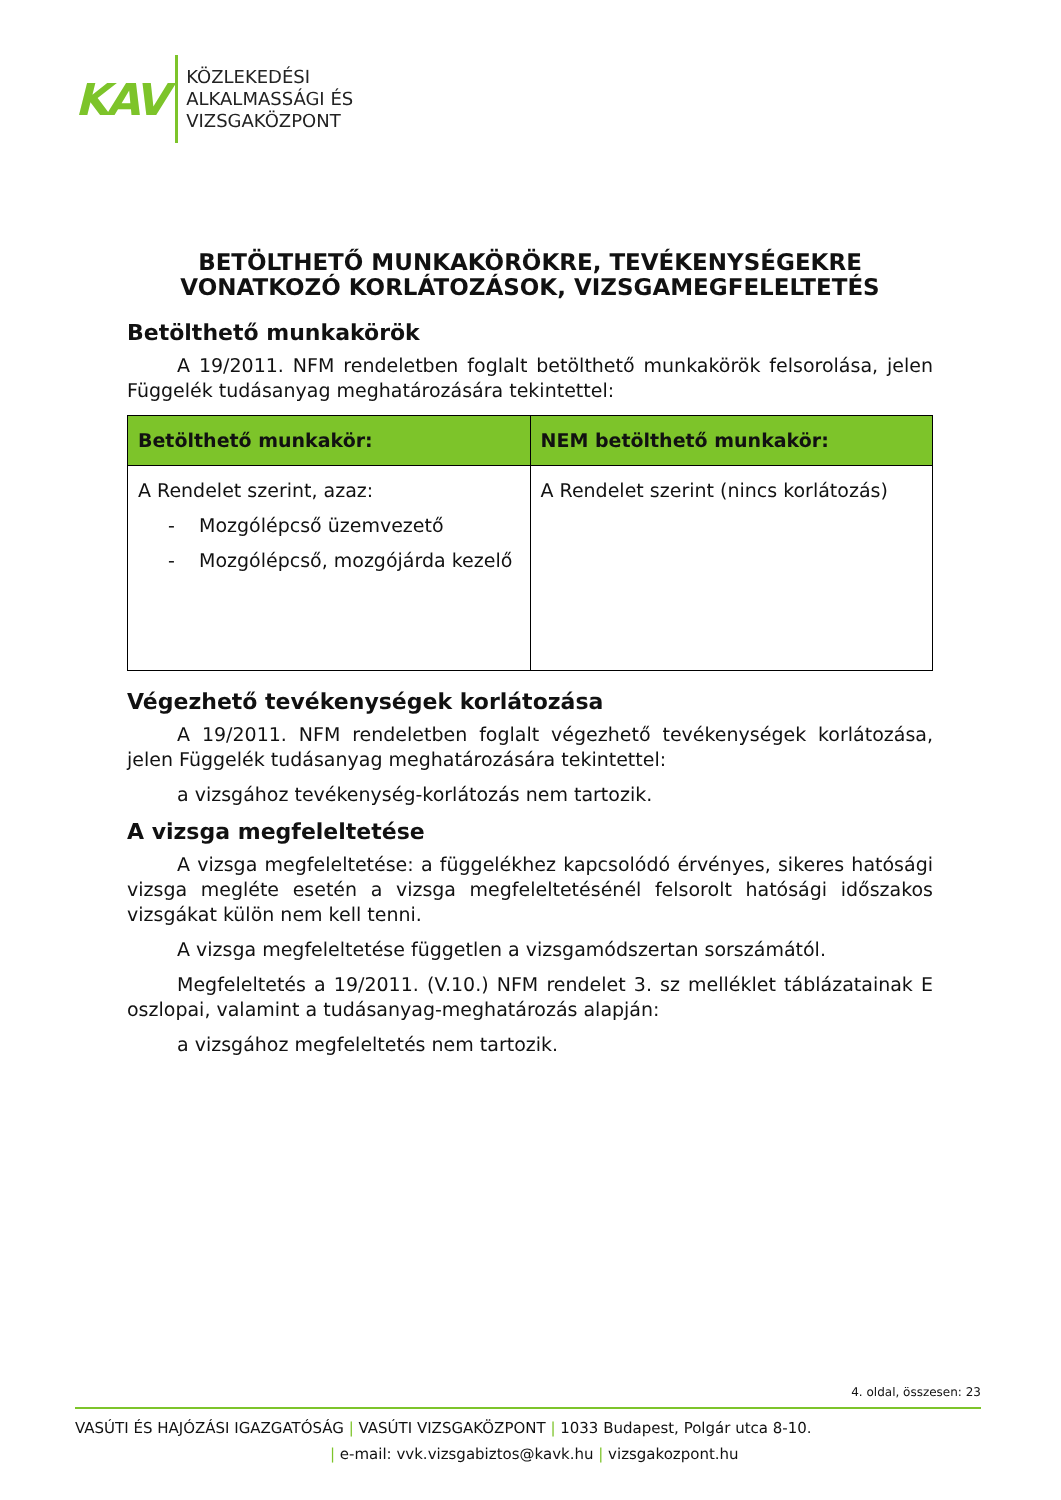KAV
KÖZLEKEDÉSI
ALKALMASSÁGI ÉS
VIZSGAKÖZPONT
BETÖLTHETŐ MUNKAKÖRÖKRE, TEVÉKENYSÉGEKRE VONATKOZÓ KORLÁTOZÁSOK, VIZSGAMEGFELELTETÉS
Betölthető munkakörök
A 19/2011. NFM rendeletben foglalt betölthető munkakörök felsorolása, jelen Függelék tudásanyag meghatározására tekintettel:
| Betölthető munkakör: | NEM betölthető munkakör: |
| --- | --- |
| A Rendelet szerint, azaz: - Mozgólépcső üzemvezető - Mozgólépcső, mozgójárda kezelő | A Rendelet szerint (nincs korlátozás) |
Végezhető tevékenységek korlátozása
A 19/2011. NFM rendeletben foglalt végezhető tevékenységek korlátozása, jelen Függelék tudásanyag meghatározására tekintettel:
a vizsgához tevékenység-korlátozás nem tartozik.
A vizsga megfeleltetése
A vizsga megfeleltetése: a függelékhez kapcsolódó érvényes, sikeres hatósági vizsga megléte esetén a vizsga megfeleltetésénél felsorolt hatósági időszakos vizsgákat külön nem kell tenni.
A vizsga megfeleltetése független a vizsgamódszertan sorszámától.
Megfeleltetés a 19/2011. (V.10.) NFM rendelet 3. sz melléklet táblázatainak E oszlopai, valamint a tudásanyag-meghatározás alapján:
a vizsgához megfeleltetés nem tartozik.
4. oldal, összesen: 23
VASÚTI ÉS HAJÓZÁSI IGAZGATÓSÁG | VASÚTI VIZSGAKÖZPONT | 1033 Budapest, Polgár utca 8-10.
| e-mail: vvk.vizsgabiztos@kavk.hu | vizsgakozpont.hu